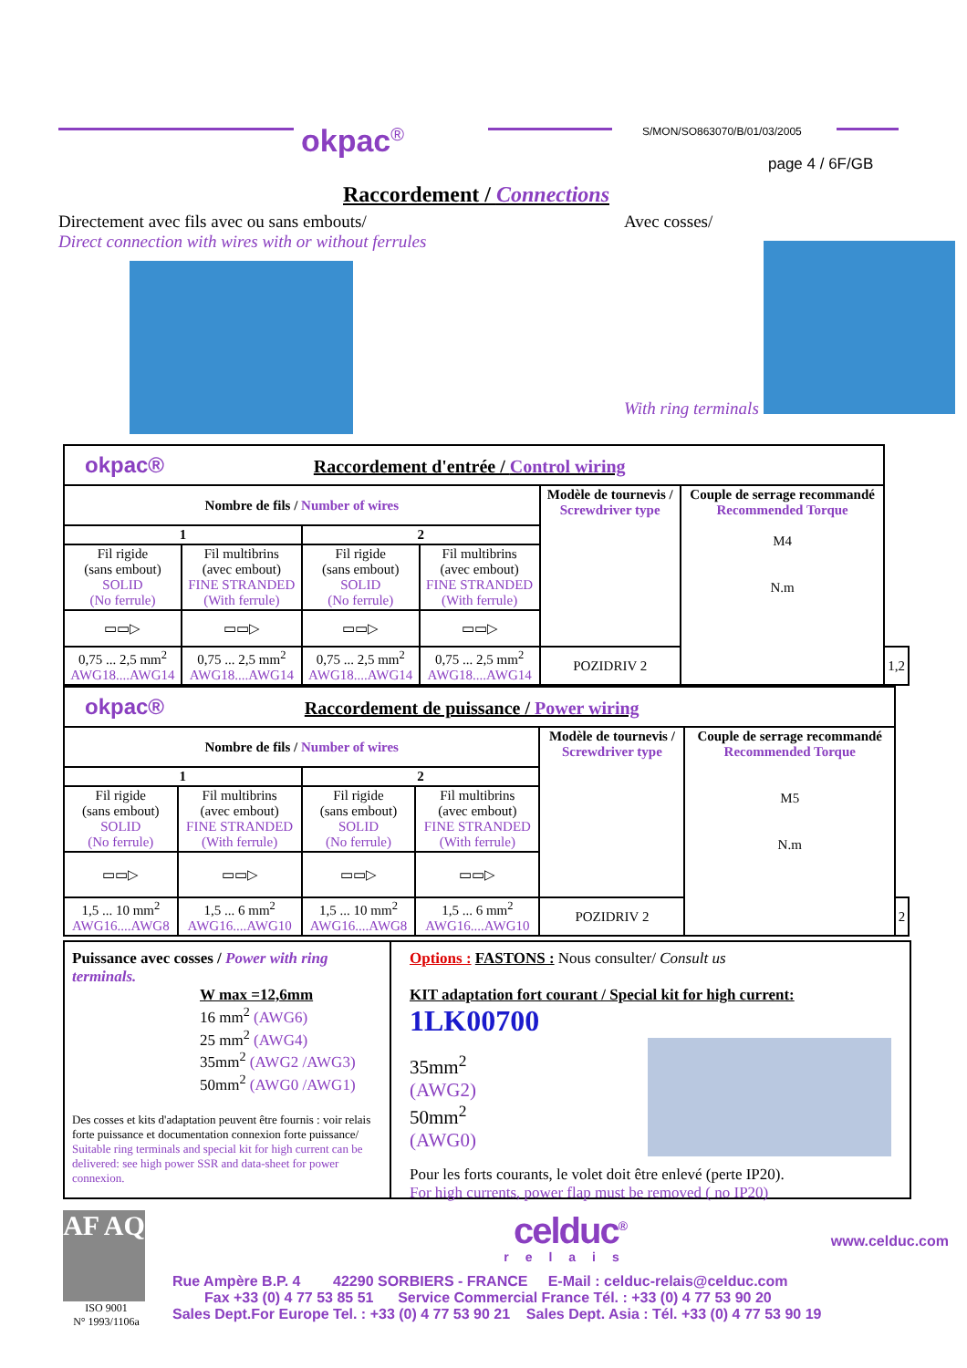okpac<sup>®</sup> S/MON/SO863070/B/01/03/2005
page 4 / 6F/GB
Raccordement / Connections
Directement avec fils avec ou sans embouts/
Direct connection with wires with or without ferrules
Avec cosses/
With ring terminals
| okpac® Raccordement d'entrée / Control wiring | | | | | | |
| Nombre de fils / Number of wires | | | | Modèle de tournevis / Screwdriver type | Couple de serrage recommandé Recommended Torque M4 N.m | |
| 1 | | 2 | | | | |
| Fil rigide (sans embout) SOLID (No ferrule) | Fil multibrins (avec embout) FINE STRANDED (With ferrule) | Fil rigide (sans embout) SOLID (No ferrule) | Fil multibrins (avec embout) FINE STRANDED (With ferrule) | | | |
| ▭▭▷ | ▭▭▷ | ▭▭▷ | ▭▭▷ | | | |
| 0,75 ... 2,5 mm<sup>2</sup> AWG18....AWG14 | 0,75 ... 2,5 mm<sup>2</sup> AWG18....AWG14 | 0,75 ... 2,5 mm<sup>2</sup> AWG18....AWG14 | 0,75 ... 2,5 mm<sup>2</sup> AWG18....AWG14 | POZIDRIV 2 | | 1,2 |
| okpac® Raccordement de puissance / Power wiring | | | | | | |
| Nombre de fils / Number of wires | | | | Modèle de tournevis / Screwdriver type | Couple de serrage recommandé Recommended Torque M5 N.m | |
| 1 | | 2 | | | | |
| Fil rigide (sans embout) SOLID (No ferrule) | Fil multibrins (avec embout) FINE STRANDED (With ferrule) | Fil rigide (sans embout) SOLID (No ferrule) | Fil multibrins (avec embout) FINE STRANDED (With ferrule) | | | |
| ▭▭▷ | ▭▭▷ | ▭▭▷ | ▭▭▷ | | | |
| 1,5 ... 10 mm<sup>2</sup> AWG16....AWG8 | 1,5 ... 6 mm<sup>2</sup> AWG16....AWG10 | 1,5 ... 10 mm<sup>2</sup> AWG16....AWG8 | 1,5 ... 6 mm<sup>2</sup> AWG16....AWG10 | POZIDRIV 2 | | 2 |
Puissance avec cosses / Power with ring terminals.
W max =12,6mm
16 mm<sup>2</sup> (AWG6)
25 mm<sup>2</sup> (AWG4)
35mm<sup>2</sup> (AWG2 /AWG3)
50mm<sup>2</sup> (AWG0 /AWG1)
Des cosses et kits d'adaptation peuvent être fournis : voir relais forte puissance et documentation connexion forte puissance/ Suitable ring terminals and special kit for high current can be delivered: see high power SSR and data-sheet for power connexion.
Options : FASTONS : Nous consulter/ Consult us
KIT adaptation fort courant / Special kit for high current:
1LK00700
35mm<sup>2</sup> (AWG2)
50mm<sup>2</sup> (AWG0)
Pour les forts courants, le volet doit être enlevé (perte IP20).
For high currents, power flap must be removed ( no IP20)
AF AQ
ISO 9001
N° 1993/1106a
celduc<sup>®</sup>
www.celduc.com
relais
Rue Ampère B.P. 4 42290 SORBIERS - FRANCE E-Mail : celduc-relais@celduc.com
Fax +33 (0) 4 77 53 85 51 Service Commercial France Tél. : +33 (0) 4 77 53 90 20
Sales Dept.For Europe Tel. : +33 (0) 4 77 53 90 21 Sales Dept. Asia : Tél. +33 (0) 4 77 53 90 19